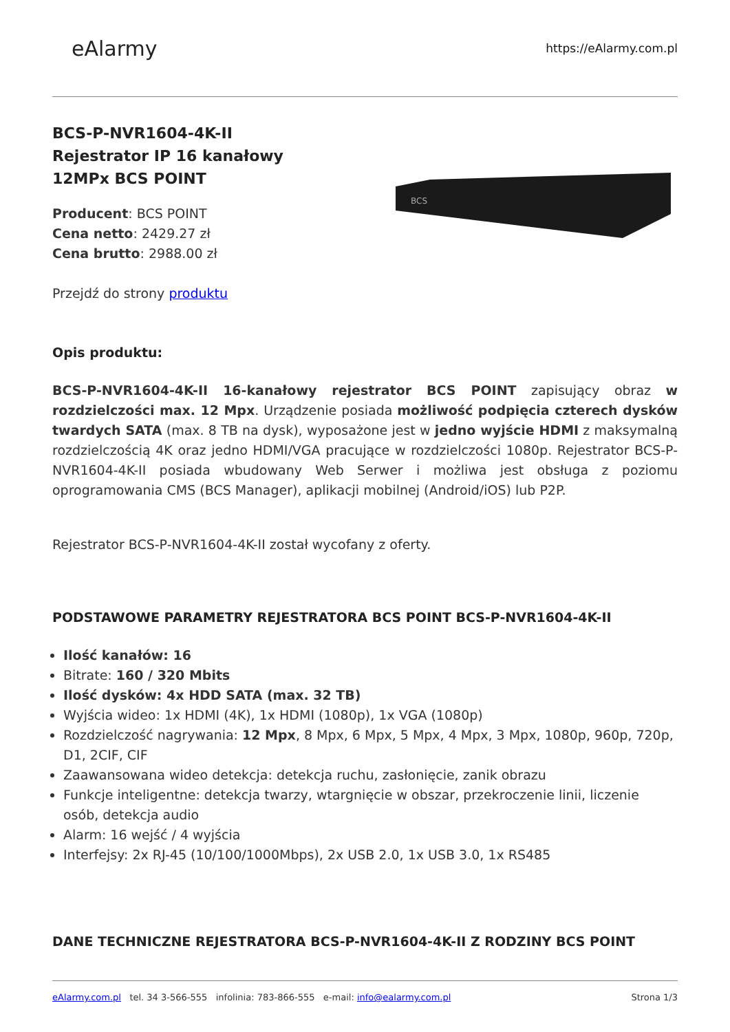eAlarmy
https://eAlarmy.com.pl
BCS-P-NVR1604-4K-II
Rejestrator IP 16 kanałowy
12MPx BCS POINT
Producent: BCS POINT
Cena netto: 2429.27 zł
Cena brutto: 2988.00 zł
Przejdź do strony produktu
BCS
Opis produktu:
BCS-P-NVR1604-4K-II 16-kanałowy rejestrator BCS POINT zapisujący obraz w rozdzielczości max. 12 Mpx. Urządzenie posiada możliwość podpięcia czterech dysków twardych SATA (max. 8 TB na dysk), wyposażone jest w jedno wyjście HDMI z maksymalną rozdzielczością 4K oraz jedno HDMI/VGA pracujące w rozdzielczości 1080p. Rejestrator BCS-P-NVR1604-4K-II posiada wbudowany Web Serwer i możliwa jest obsługa z poziomu oprogramowania CMS (BCS Manager), aplikacji mobilnej (Android/iOS) lub P2P.
Rejestrator BCS-P-NVR1604-4K-II został wycofany z oferty.
PODSTAWOWE PARAMETRY REJESTRATORA BCS POINT BCS-P-NVR1604-4K-II
Ilość kanałów: 16
Bitrate: 160 / 320 Mbits
Ilość dysków: 4x HDD SATA (max. 32 TB)
Wyjścia wideo: 1x HDMI (4K), 1x HDMI (1080p), 1x VGA (1080p)
Rozdzielczość nagrywania: 12 Mpx, 8 Mpx, 6 Mpx, 5 Mpx, 4 Mpx, 3 Mpx, 1080p, 960p, 720p, D1, 2CIF, CIF
Zaawansowana wideo detekcja: detekcja ruchu, zasłonięcie, zanik obrazu
Funkcje inteligentne: detekcja twarzy, wtargnięcie w obszar, przekroczenie linii, liczenie osób, detekcja audio
Alarm: 16 wejść / 4 wyjścia
Interfejsy: 2x RJ-45 (10/100/1000Mbps), 2x USB 2.0, 1x USB 3.0, 1x RS485
DANE TECHNICZNE REJESTRATORA BCS-P-NVR1604-4K-II Z RODZINY BCS POINT
eAlarmy.com.pl tel. 34 3-566-555 infolinia: 783-866-555 e-mail: info@ealarmy.com.pl
Strona 1/3